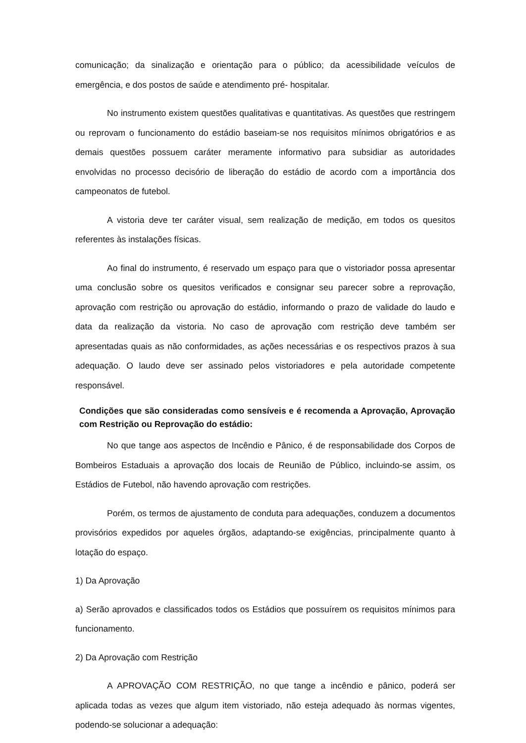comunicação; da sinalização e orientação para o público; da acessibilidade veículos de emergência, e dos postos de saúde e atendimento pré- hospitalar.
No instrumento existem questões qualitativas e quantitativas. As questões que restringem ou reprovam o funcionamento do estádio baseiam-se nos requisitos mínimos obrigatórios e as demais questões possuem caráter meramente informativo para subsidiar as autoridades envolvidas no processo decisório de liberação do estádio de acordo com a importância dos campeonatos de futebol.
A vistoria deve ter caráter visual, sem realização de medição, em todos os quesitos referentes às instalações físicas.
Ao final do instrumento, é reservado um espaço para que o vistoriador possa apresentar uma conclusão sobre os quesitos verificados e consignar seu parecer sobre a reprovação, aprovação com restrição ou aprovação do estádio, informando o prazo de validade do laudo e data da realização da vistoria. No caso de aprovação com restrição deve também ser apresentadas quais as não conformidades, as ações necessárias e os respectivos prazos à sua adequação. O laudo deve ser assinado pelos vistoriadores e pela autoridade competente responsável.
Condições que são consideradas como sensíveis e é recomenda a Aprovação, Aprovação com Restrição ou Reprovação do estádio:
No que tange aos aspectos de Incêndio e Pânico, é de responsabilidade dos Corpos de Bombeiros Estaduais a aprovação dos locais de Reunião de Público, incluindo-se assim, os Estádios de Futebol, não havendo aprovação com restrições.
Porém, os termos de ajustamento de conduta para adequações, conduzem a documentos provisórios expedidos por aqueles órgãos, adaptando-se exigências, principalmente quanto à lotação do espaço.
1) Da Aprovação
a) Serão aprovados e classificados todos os Estádios que possuírem os requisitos mínimos para funcionamento.
2) Da Aprovação com Restrição
A APROVAÇÃO COM RESTRIÇÃO, no que tange a incêndio e pânico, poderá ser aplicada todas as vezes que algum item vistoriado, não esteja adequado às normas vigentes, podendo-se solucionar a adequação: